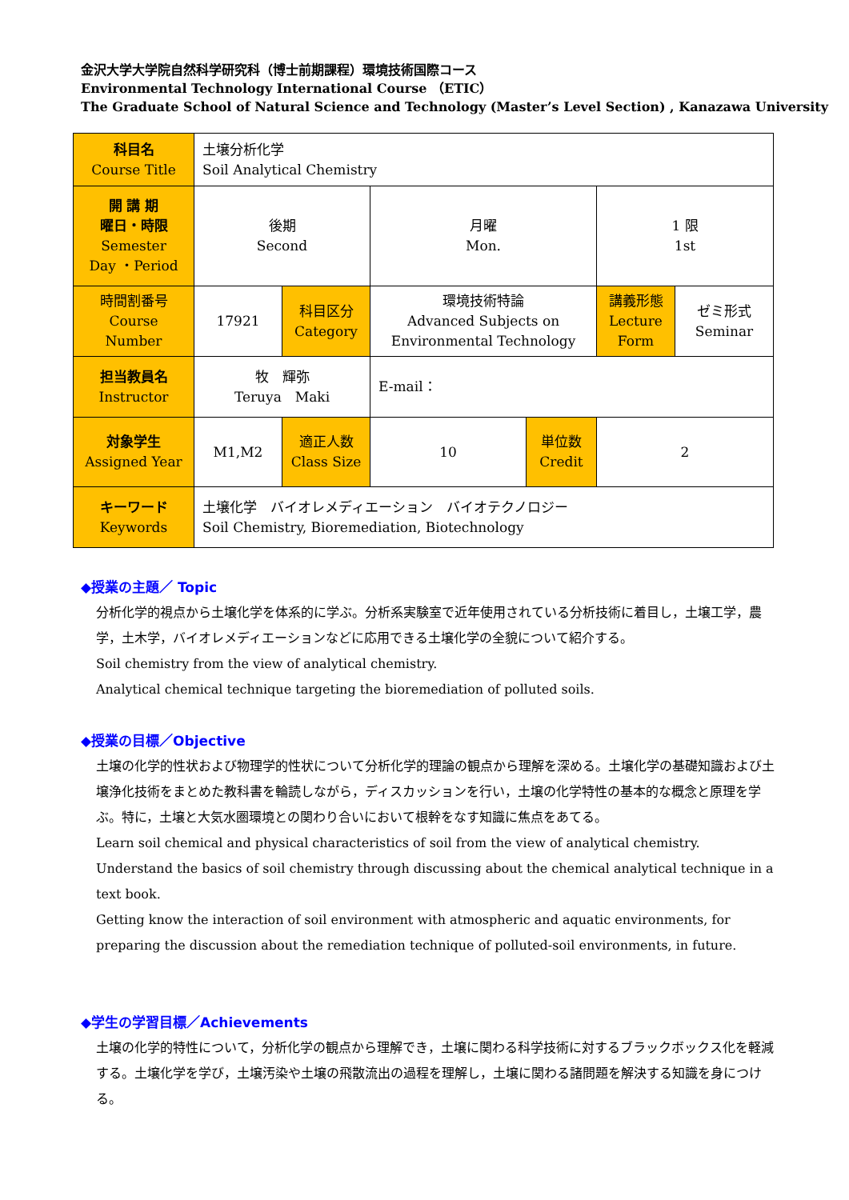金沢大学大学院自然科学研究科（博士前期課程）環境技術国際コース
Environmental Technology International Course （ETIC）
The Graduate School of Natural Science and Technology (Master’s Level Section) , Kanazawa University
| 科目名 Course Title | 土壌分析化学 Soil Analytical Chemistry | | | | | |
| 開 講 期 曜日・時限 Semester Day ・Period | 後期 Second | | 月曜 Mon. | | 1 限 1st | |
| 時間割番号 Course Number | 17921 | 科目区分 Category | 環境技術特論 Advanced Subjects on Environmental Technology | | 講義形態 Lecture Form | ゼミ形式 Seminar |
| 担当教員名 Instructor | 牧 輝弥 Teruya Maki | | E-mail： | | | |
| 対象学生 Assigned Year | M1,M2 | 適正人数 Class Size | 10 | 単位数 Credit | 2 | |
| キーワード Keywords | 土壌化学 バイオレメディエーション バイオテクノロジー Soil Chemistry, Bioremediation, Biotechnology | | | | | |
◆授業の主題／ Topic
分析化学的視点から土壌化学を体系的に学ぶ。分析系実験室で近年使用されている分析技術に着目し，土壌工学，農学，土木学，バイオレメディエーションなどに応用できる土壌化学の全貌について紹介する。
Soil chemistry from the view of analytical chemistry.
Analytical chemical technique targeting the bioremediation of polluted soils.
◆授業の目標／Objective
土壌の化学的性状および物理学的性状について分析化学的理論の観点から理解を深める。土壌化学の基礎知識および土壌浄化技術をまとめた教科書を輪読しながら，ディスカッションを行い，土壌の化学特性の基本的な概念と原理を学ぶ。特に，土壌と大気水圏環境との関わり合いにおいて根幹をなす知識に焦点をあてる。
Learn soil chemical and physical characteristics of soil from the view of analytical chemistry.
Understand the basics of soil chemistry through discussing about the chemical analytical technique in a text book.
Getting know the interaction of soil environment with atmospheric and aquatic environments, for preparing the discussion about the remediation technique of polluted-soil environments, in future.
◆学生の学習目標／Achievements
土壌の化学的特性について，分析化学の観点から理解でき，土壌に関わる科学技術に対するブラックボックス化を軽減する。土壌化学を学び，土壌汚染や土壌の飛散流出の過程を理解し，土壌に関わる諸問題を解決する知識を身につける。